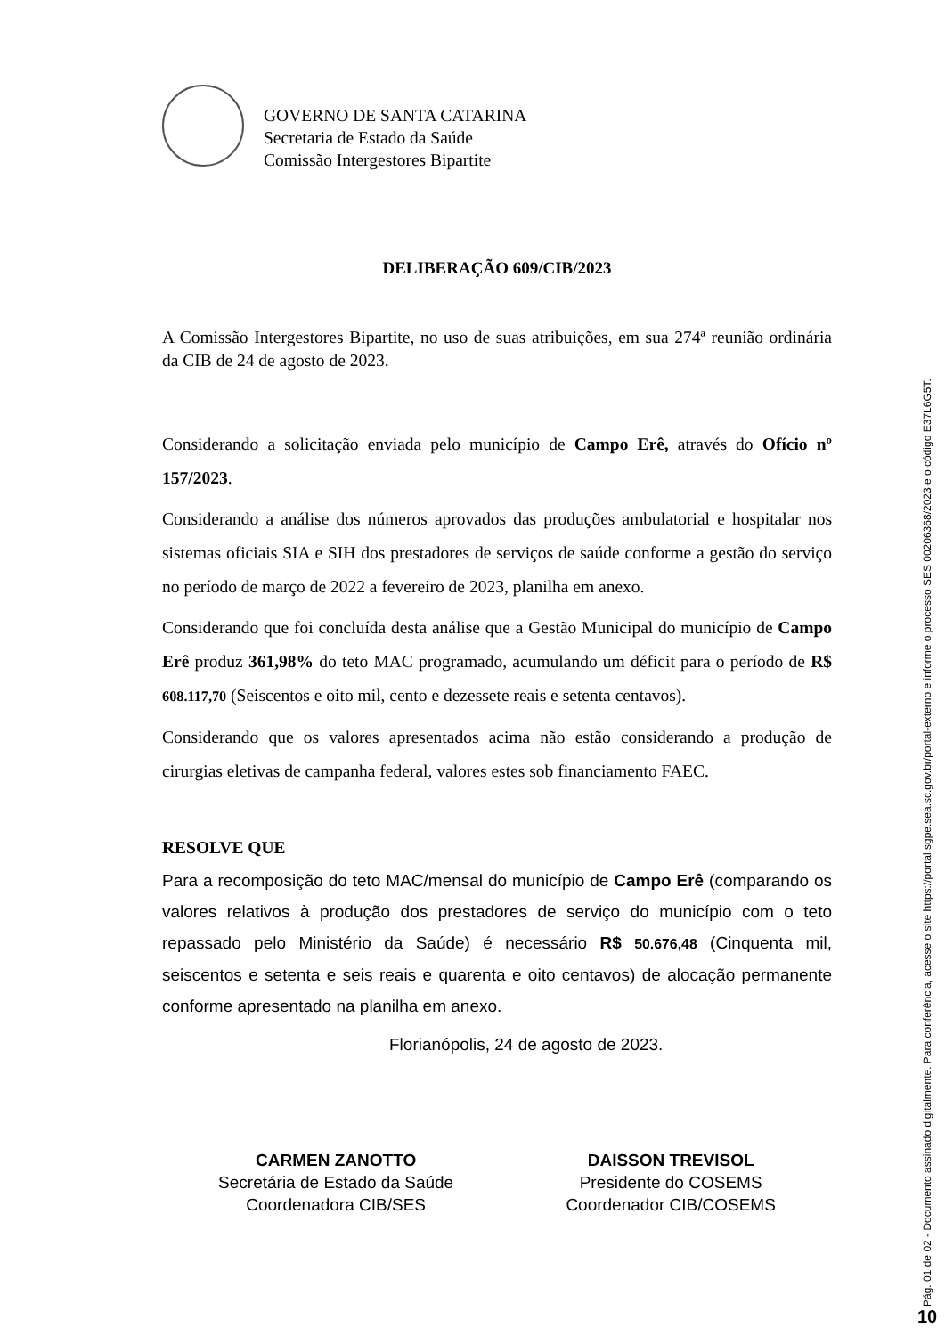GOVERNO DE SANTA CATARINA
Secretaria de Estado da Saúde
Comissão Intergestores Bipartite
DELIBERAÇÃO 609/CIB/2023
A Comissão Intergestores Bipartite, no uso de suas atribuições, em sua 274ª reunião ordinária da CIB de 24 de agosto de 2023.
Considerando a solicitação enviada pelo município de Campo Erê, através do Ofício nº 157/2023.
Considerando a análise dos números aprovados das produções ambulatorial e hospitalar nos sistemas oficiais SIA e SIH dos prestadores de serviços de saúde conforme a gestão do serviço no período de março de 2022 a fevereiro de 2023, planilha em anexo.
Considerando que foi concluída desta análise que a Gestão Municipal do município de Campo Erê produz 361,98% do teto MAC programado, acumulando um déficit para o período de R$ 608.117,70 (Seiscentos e oito mil, cento e dezessete reais e setenta centavos).
Considerando que os valores apresentados acima não estão considerando a produção de cirurgias eletivas de campanha federal, valores estes sob financiamento FAEC.
RESOLVE QUE
Para a recomposição do teto MAC/mensal do município de Campo Erê (comparando os valores relativos à produção dos prestadores de serviço do município com o teto repassado pelo Ministério da Saúde) é necessário R$ 50.676,48 (Cinquenta mil, seiscentos e setenta e seis reais e quarenta e oito centavos) de alocação permanente conforme apresentado na planilha em anexo.
Florianópolis, 24 de agosto de 2023.
CARMEN ZANOTTO
Secretária de Estado da Saúde
Coordenadora CIB/SES
DAISSON TREVISOL
Presidente do COSEMS
Coordenador CIB/COSEMS
Pág. 01 de 02 - Documento assinado digitalmente. Para conferência, acesse o site https://portal.sgpe.sea.sc.gov.br/portal-externo e informe o processo SES 00206368/2023 e o código E37L6G5T.
10